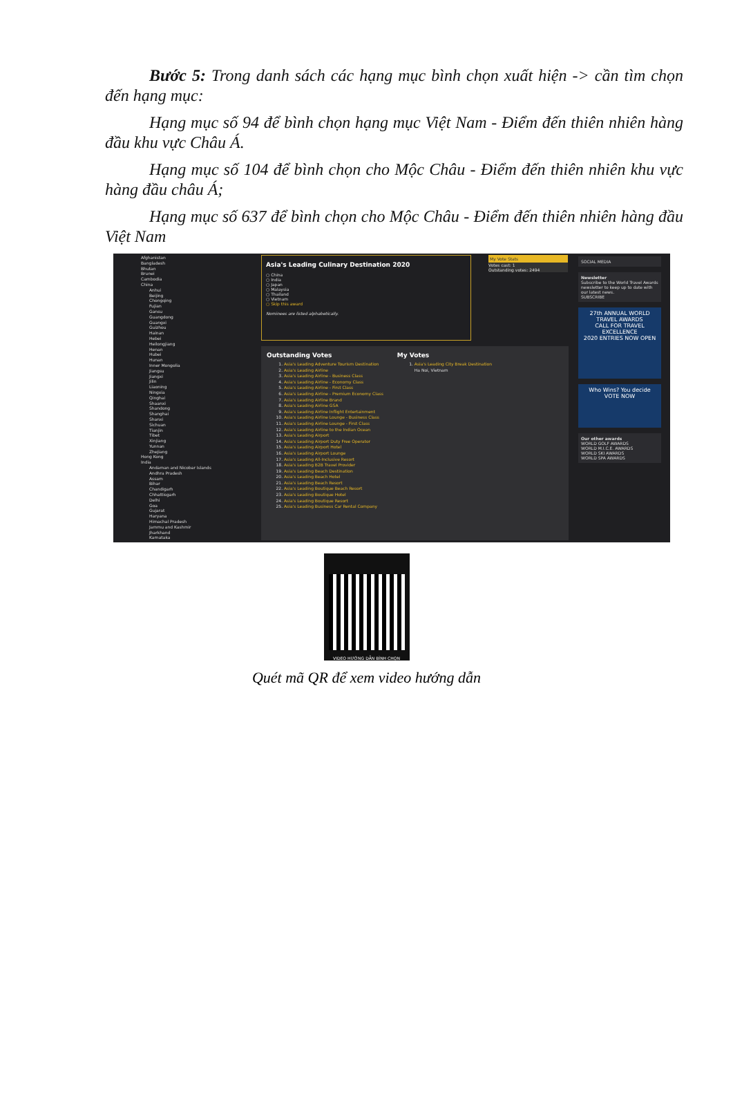Bước 5: Trong danh sách các hạng mục bình chọn xuất hiện -> cần tìm chọn đến hạng mục:
Hạng mục số 94 để bình chọn hạng mục Việt Nam - Điểm đến thiên nhiên hàng đầu khu vực Châu Á.
Hạng mục số 104 để bình chọn cho Mộc Châu - Điểm đến thiên nhiên khu vực hàng đầu châu Á;
Hạng mục số 637 để bình chọn cho Mộc Châu - Điểm đến thiên nhiên hàng đầu Việt Nam
Afghanistan
Bangladesh
Bhutan
Brunei
Cambodia
China
Anhui
Beijing
Chongqing
Fujian
Gansu
Guangdong
Guangxi
Guizhou
Hainan
Hebei
Heilongjiang
Henan
Hubei
Hunan
Inner Mongolia
Jiangsu
Jiangxi
Jilin
Liaoning
Ningxia
Qinghai
Shaanxi
Shandong
Shanghai
Shanxi
Sichuan
Tianjin
Tibet
Xinjiang
Yunnan
Zhejiang
Hong Kong
India
Andaman and Nicobar Islands
Andhra Pradesh
Assam
Bihar
Chandigarh
Chhattisgarh
Delhi
Goa
Gujarat
Haryana
Himachal Pradesh
Jammu and Kashmir
Jharkhand
Karnataka
Asia's Leading Culinary Destination 2020
○ China
○ India
○ Japan
○ Malaysia
○ Thailand
○ Vietnam
○ Skip this award
Nominees are listed alphabetically.
My Vote Stats
Votes cast: 1
Outstanding votes: 2494
Outstanding Votes
1. Asia's Leading Adventure Tourism Destination
2. Asia's Leading Airline
3. Asia's Leading Airline - Business Class
4. Asia's Leading Airline - Economy Class
5. Asia's Leading Airline - First Class
6. Asia's Leading Airline - Premium Economy Class
7. Asia's Leading Airline Brand
8. Asia's Leading Airline GSA
9. Asia's Leading Airline Inflight Entertainment
10. Asia's Leading Airline Lounge - Business Class
11. Asia's Leading Airline Lounge - First Class
12. Asia's Leading Airline to the Indian Ocean
13. Asia's Leading Airport
14. Asia's Leading Airport Duty Free Operator
15. Asia's Leading Airport Hotel
16. Asia's Leading Airport Lounge
17. Asia's Leading All-Inclusive Resort
18. Asia's Leading B2B Travel Provider
19. Asia's Leading Beach Destination
20. Asia's Leading Beach Hotel
21. Asia's Leading Beach Resort
22. Asia's Leading Boutique Beach Resort
23. Asia's Leading Boutique Hotel
24. Asia's Leading Boutique Resort
25. Asia's Leading Business Car Rental Company
My Votes
1. Asia's Leading City Break Destination
Ha Noi, Vietnam
SOCIAL MEDIA
Newsletter
Subscribe to the World Travel Awards newsletter to keep up to date with our latest news.
SUBSCRIBE
27th ANNUAL WORLD TRAVEL AWARDS
CALL FOR TRAVEL EXCELLENCE
2020 ENTRIES NOW OPEN
Who Wins? You decide
VOTE NOW
Our other awards
WORLD GOLF AWARDS
WORLD M.I.C.E. AWARDS
WORLD SKI AWARDS
WORLD SPA AWARDS
VIDEO HƯỚNG DẪN BÌNH CHỌN
Quét mã QR để xem video hướng dẫn